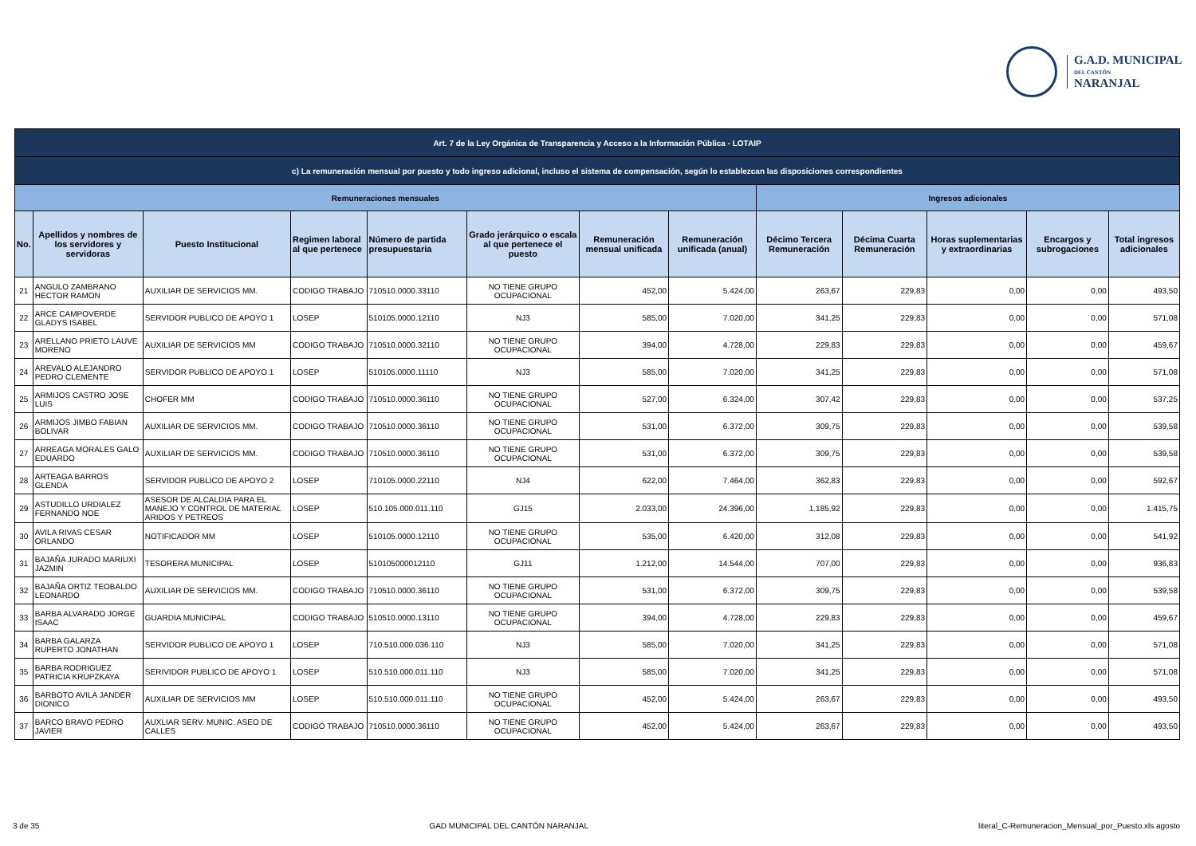G.A.D. MUNICIPAL
DEL CANTÓN
NARANJAL
| Art. 7 de la Ley Orgánica de Transparencia y Acceso a la Información Pública - LOTAIP | | | | | | | | | | | | |
| c) La remuneración mensual por puesto y todo ingreso adicional, incluso el sistema de compensación, según lo establezcan las disposiciones correspondientes | | | | | | | | | | | | |
| Remuneraciones mensuales | | | | | | | | Ingresos adicionales | | | | |
| No. | Apellidos y nombres de los servidores y servidoras | Puesto Institucional | Regimen laboral al que pertenece | Número de partida presupuestaria | Grado jerárquico o escala al que pertenece el puesto | Remuneración mensual unificada | Remuneración unificada (anual) | Décimo Tercera Remuneración | Décima Cuarta Remuneración | Horas suplementarias y extraordinarias | Encargos y subrogaciones | Total ingresos adicionales |
| 21 | ANGULO ZAMBRANO HECTOR RAMON | AUXILIAR DE SERVICIOS MM. | CODIGO TRABAJO | 710510.0000.33110 | NO TIENE GRUPO OCUPACIONAL | 452,00 | 5.424,00 | 263,67 | 229,83 | 0,00 | 0,00 | 493,50 |
| 22 | ARCE CAMPOVERDE GLADYS ISABEL | SERVIDOR PUBLICO DE APOYO 1 | LOSEP | 510105.0000.12110 | NJ3 | 585,00 | 7.020,00 | 341,25 | 229,83 | 0,00 | 0,00 | 571,08 |
| 23 | ARELLANO PRIETO LAUVE MORENO | AUXILIAR DE SERVICIOS MM | CODIGO TRABAJO | 710510.0000.32110 | NO TIENE GRUPO OCUPACIONAL | 394,00 | 4.728,00 | 229,83 | 229,83 | 0,00 | 0,00 | 459,67 |
| 24 | AREVALO ALEJANDRO PEDRO CLEMENTE | SERVIDOR PUBLICO DE APOYO 1 | LOSEP | 510105.0000.11110 | NJ3 | 585,00 | 7.020,00 | 341,25 | 229,83 | 0,00 | 0,00 | 571,08 |
| 25 | ARMIJOS CASTRO JOSE LUIS | CHOFER MM | CODIGO TRABAJO | 710510.0000.36110 | NO TIENE GRUPO OCUPACIONAL | 527,00 | 6.324,00 | 307,42 | 229,83 | 0,00 | 0,00 | 537,25 |
| 26 | ARMIJOS JIMBO FABIAN BOLIVAR | AUXILIAR DE SERVICIOS MM. | CODIGO TRABAJO | 710510.0000.36110 | NO TIENE GRUPO OCUPACIONAL | 531,00 | 6.372,00 | 309,75 | 229,83 | 0,00 | 0,00 | 539,58 |
| 27 | ARREAGA MORALES GALO EDUARDO | AUXILIAR DE SERVICIOS MM. | CODIGO TRABAJO | 710510.0000.36110 | NO TIENE GRUPO OCUPACIONAL | 531,00 | 6.372,00 | 309,75 | 229,83 | 0,00 | 0,00 | 539,58 |
| 28 | ARTEAGA BARROS GLENDA | SERVIDOR PUBLICO DE APOYO 2 | LOSEP | 710105.0000.22110 | NJ4 | 622,00 | 7.464,00 | 362,83 | 229,83 | 0,00 | 0,00 | 592,67 |
| 29 | ASTUDILLO URDIALEZ FERNANDO NOE | ASESOR DE ALCALDIA PARA EL MANEJO Y CONTROL DE MATERIAL ARIDOS Y PETREOS | LOSEP | 510.105.000.011.110 | GJ15 | 2.033,00 | 24.396,00 | 1.185,92 | 229,83 | 0,00 | 0,00 | 1.415,75 |
| 30 | AVILA RIVAS CESAR ORLANDO | NOTIFICADOR MM | LOSEP | 510105.0000.12110 | NO TIENE GRUPO OCUPACIONAL | 535,00 | 6.420,00 | 312,08 | 229,83 | 0,00 | 0,00 | 541,92 |
| 31 | BAJAÑA JURADO MARIUXI JAZMIN | TESORERA MUNICIPAL | LOSEP | 510105000012110 | GJ11 | 1.212,00 | 14.544,00 | 707,00 | 229,83 | 0,00 | 0,00 | 936,83 |
| 32 | BAJAÑA ORTIZ TEOBALDO LEONARDO | AUXILIAR DE SERVICIOS MM. | CODIGO TRABAJO | 710510.0000.36110 | NO TIENE GRUPO OCUPACIONAL | 531,00 | 6.372,00 | 309,75 | 229,83 | 0,00 | 0,00 | 539,58 |
| 33 | BARBA ALVARADO JORGE ISAAC | GUARDIA MUNICIPAL | CODIGO TRABAJO | 510510.0000.13110 | NO TIENE GRUPO OCUPACIONAL | 394,00 | 4.728,00 | 229,83 | 229,83 | 0,00 | 0,00 | 459,67 |
| 34 | BARBA GALARZA RUPERTO JONATHAN | SERVIDOR PUBLICO DE APOYO 1 | LOSEP | 710.510.000.036.110 | NJ3 | 585,00 | 7.020,00 | 341,25 | 229,83 | 0,00 | 0,00 | 571,08 |
| 35 | BARBA RODRIGUEZ PATRICIA KRUPZKAYA | SERIVIDOR PUBLICO DE APOYO 1 | LOSEP | 510.510.000.011.110 | NJ3 | 585,00 | 7.020,00 | 341,25 | 229,83 | 0,00 | 0,00 | 571,08 |
| 36 | BARBOTO AVILA JANDER DIONICO | AUXILIAR DE SERVICIOS MM | LOSEP | 510.510.000.011.110 | NO TIENE GRUPO OCUPACIONAL | 452,00 | 5.424,00 | 263,67 | 229,83 | 0,00 | 0,00 | 493,50 |
| 37 | BARCO BRAVO PEDRO JAVIER | AUXLIAR SERV. MUNIC. ASEO DE CALLES | CODIGO TRABAJO | 710510.0000.36110 | NO TIENE GRUPO OCUPACIONAL | 452,00 | 5.424,00 | 263,67 | 229,83 | 0,00 | 0,00 | 493,50 |
3 de 35 GAD MUNICIPAL DEL CANTÓN NARANJAL literal_C-Remuneracion_Mensual_por_Puesto.xls agosto